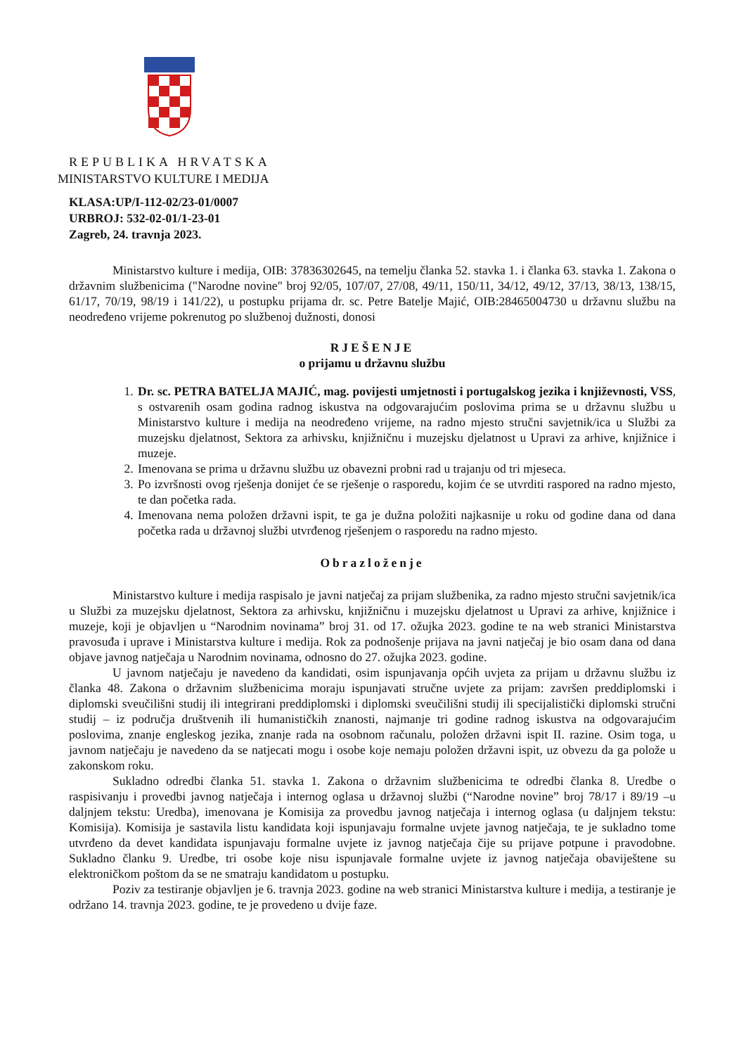REPUBLIKA HRVATSKA
MINISTARSTVO KULTURE I MEDIJA
KLASA:UP/I-112-02/23-01/0007
URBROJ: 532-02-01/1-23-01
Zagreb, 24. travnja 2023.
Ministarstvo kulture i medija, OIB: 37836302645, na temelju članka 52. stavka 1. i članka 63. stavka 1. Zakona o državnim službenicima ("Narodne novine" broj 92/05, 107/07, 27/08, 49/11, 150/11, 34/12, 49/12, 37/13, 38/13, 138/15, 61/17, 70/19, 98/19 i 141/22), u postupku prijama dr. sc. Petre Batelje Majić, OIB:28465004730 u državnu službu na neodređeno vrijeme pokrenutog po službenoj dužnosti, donosi
RJEŠENJE
o prijamu u državnu službu
1. Dr. sc. PETRA BATELJA MAJIĆ, mag. povijesti umjetnosti i portugalskog jezika i književnosti, VSS, s ostvarenih osam godina radnog iskustva na odgovarajućim poslovima prima se u državnu službu u Ministarstvo kulture i medija na neodređeno vrijeme, na radno mjesto stručni savjetnik/ica u Službi za muzejsku djelatnost, Sektora za arhivsku, knjižničnu i muzejsku djelatnost u Upravi za arhive, knjižnice i muzeje.
2. Imenovana se prima u državnu službu uz obavezni probni rad u trajanju od tri mjeseca.
3. Po izvršnosti ovog rješenja donijet će se rješenje o rasporedu, kojim će se utvrditi raspored na radno mjesto, te dan početka rada.
4. Imenovana nema položen državni ispit, te ga je dužna položiti najkasnije u roku od godine dana od dana početka rada u državnoj službi utvrđenog rješenjem o rasporedu na radno mjesto.
Obrazloženje
Ministarstvo kulture i medija raspisalo je javni natječaj za prijam službenika, za radno mjesto stručni savjetnik/ica u Službi za muzejsku djelatnost, Sektora za arhivsku, knjižničnu i muzejsku djelatnost u Upravi za arhive, knjižnice i muzeje, koji je objavljen u “Narodnim novinama” broj 31. od 17. ožujka 2023. godine te na web stranici Ministarstva pravosuđa i uprave i Ministarstva kulture i medija. Rok za podnošenje prijava na javni natječaj je bio osam dana od dana objave javnog natječaja u Narodnim novinama, odnosno do 27. ožujka 2023. godine.
U javnom natječaju je navedeno da kandidati, osim ispunjavanja općih uvjeta za prijam u državnu službu iz članka 48. Zakona o državnim službenicima moraju ispunjavati stručne uvjete za prijam: završen preddiplomski i diplomski sveučilišni studij ili integrirani preddiplomski i diplomski sveučilišni studij ili specijalistički diplomski stručni studij – iz područja društvenih ili humanističkih znanosti, najmanje tri godine radnog iskustva na odgovarajućim poslovima, znanje engleskog jezika, znanje rada na osobnom računalu, položen državni ispit II. razine. Osim toga, u javnom natječaju je navedeno da se natjecati mogu i osobe koje nemaju položen državni ispit, uz obvezu da ga polože u zakonskom roku.
Sukladno odredbi članka 51. stavka 1. Zakona o državnim službenicima te odredbi članka 8. Uredbe o raspisivanju i provedbi javnog natječaja i internog oglasa u državnoj službi (“Narodne novine” broj 78/17 i 89/19 –u daljnjem tekstu: Uredba), imenovana je Komisija za provedbu javnog natječaja i internog oglasa (u daljnjem tekstu: Komisija). Komisija je sastavila listu kandidata koji ispunjavaju formalne uvjete javnog natječaja, te je sukladno tome utvrđeno da devet kandidata ispunjavaju formalne uvjete iz javnog natječaja čije su prijave potpune i pravodobne. Sukladno članku 9. Uredbe, tri osobe koje nisu ispunjavale formalne uvjete iz javnog natječaja obaviještene su elektroničkom poštom da se ne smatraju kandidatom u postupku.
Poziv za testiranje objavljen je 6. travnja 2023. godine na web stranici Ministarstva kulture i medija, a testiranje je održano 14. travnja 2023. godine, te je provedeno u dvije faze.